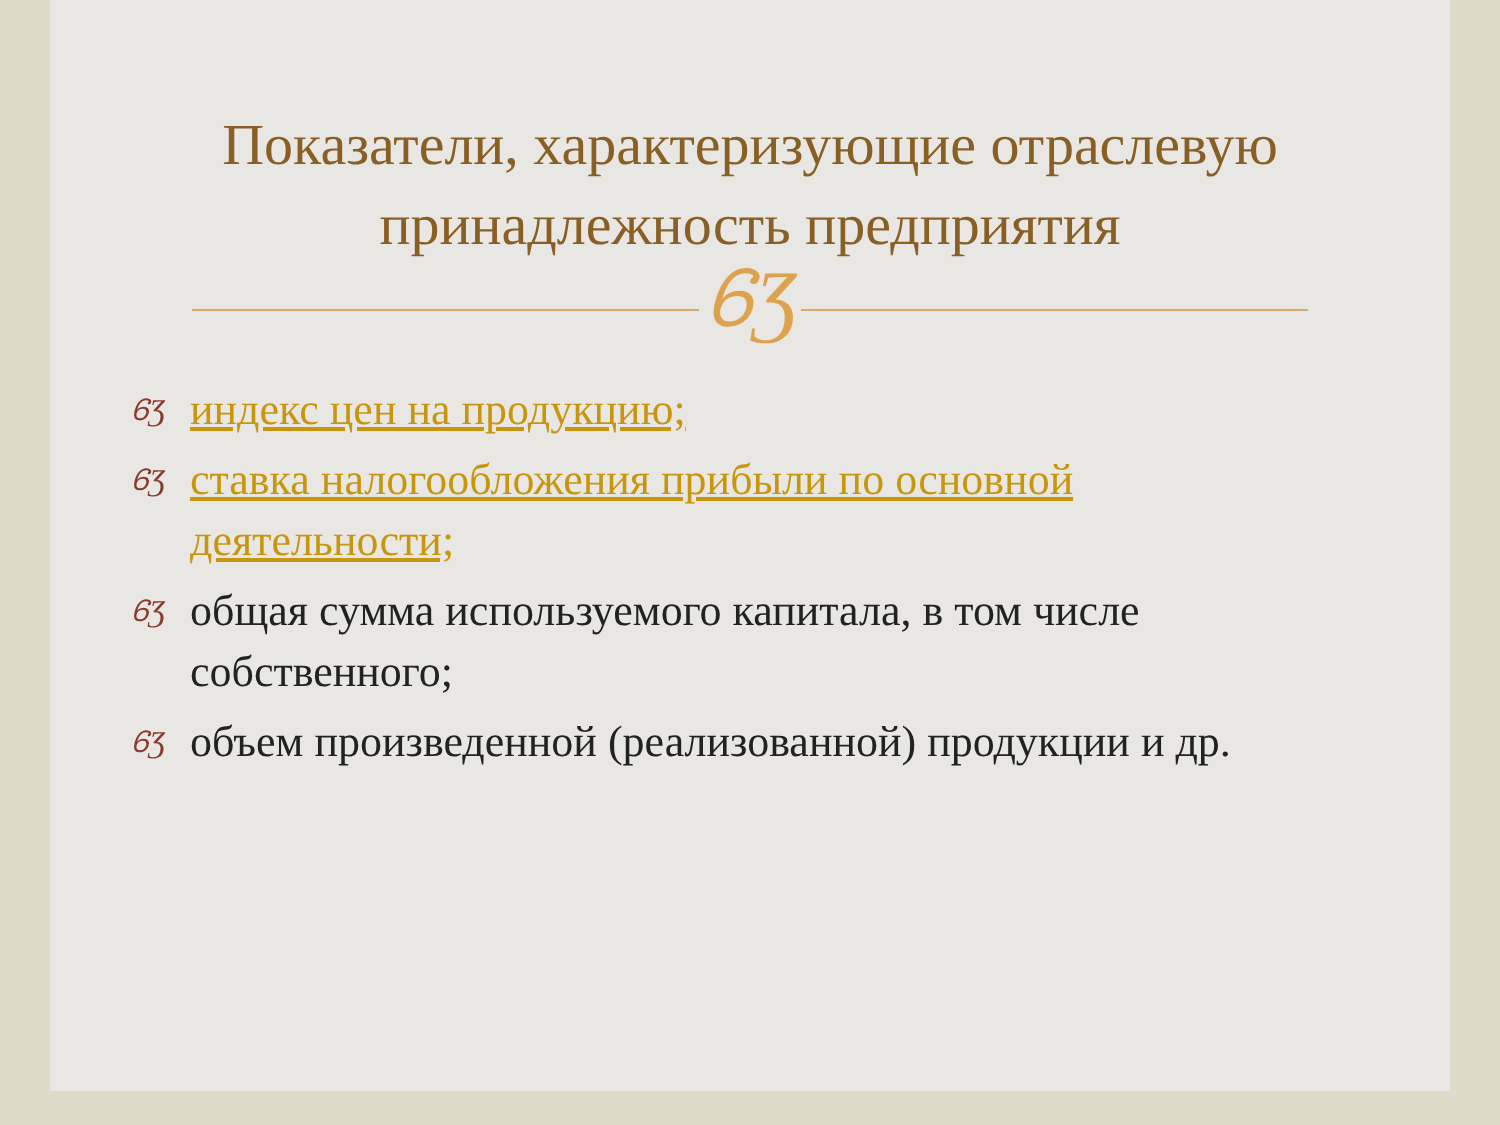Показатели, характеризующие отраслевую принадлежность предприятия
ᏮƷ
ᏮƷ индекс цен на продукцию;
ᏮƷ ставка налогообложения прибыли по основной деятельности;
ᏮƷ общая сумма используемого капитала, в том числе собственного;
ᏮƷ объем произведенной (реализованной) продукции и др.